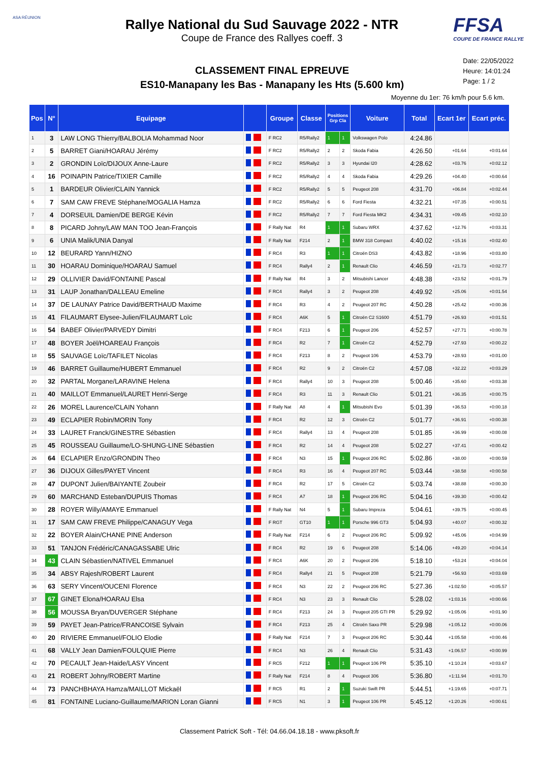ASA RÉUNION
FFSA
COUPE DE FRANCE RALLYE
Rallye National du Sud Sauvage 2022 - NTR
Coupe de France des Rallyes coeff. 3
CLASSEMENT FINAL EPREUVE
ES10-Manapany les Bas - Manapany les Hts (5.600 km)
Date: 22/05/2022
Heure: 14:01:24
Page: 1 / 2
Moyenne du 1er: 76 km/h pour 5.6 km.
| Pos | N° | Equipage | | Groupe | Classe | Positions Grp Cla | | Voiture | Total | Ecart 1er | Ecart préc. |
| --- | --- | --- | --- | --- | --- | --- | --- | --- | --- | --- | --- |
| 1 | 3 | LAW LONG Thierry/BALBOLIA Mohammad Noor | | F RC2 | R5/Rally2 | 1 | 1 | Volkswagen Polo | 4:24.86 | | |
| 2 | 5 | BARRET Giani/HOARAU Jérémy | | F RC2 | R5/Rally2 | 2 | 2 | Skoda Fabia | 4:26.50 | +01.64 | +0:01.64 |
| 3 | 2 | GRONDIN Loïc/DIJOUX Anne-Laure | | F RC2 | R5/Rally2 | 3 | 3 | Hyundai I20 | 4:28.62 | +03.76 | +0:02.12 |
| 4 | 16 | POINAPIN Patrice/TIXIER Camille | | F RC2 | R5/Rally2 | 4 | 4 | Skoda Fabia | 4:29.26 | +04.40 | +0:00.64 |
| 5 | 1 | BARDEUR Olivier/CLAIN Yannick | | F RC2 | R5/Rally2 | 5 | 5 | Peugeot 208 | 4:31.70 | +06.84 | +0:02.44 |
| 6 | 7 | SAM CAW FREVE Stéphane/MOGALIA Hamza | | F RC2 | R5/Rally2 | 6 | 6 | Ford Fiesta | 4:32.21 | +07.35 | +0:00.51 |
| 7 | 4 | DORSEUIL Damien/DE BERGE Kévin | | F RC2 | R5/Rally2 | 7 | 7 | Ford Fiesta MK2 | 4:34.31 | +09.45 | +0:02.10 |
| 8 | 8 | PICARD Johny/LAW MAN TOO Jean-François | | F Rally Nat | R4 | 1 | 1 | Subaru WRX | 4:37.62 | +12.76 | +0:03.31 |
| 9 | 6 | UNIA Malik/UNIA Danyal | | F Rally Nat | F214 | 2 | 1 | BMW 318 Compact | 4:40.02 | +15.16 | +0:02.40 |
| 10 | 12 | BEURARD Yann/HIZNO | | F RC4 | R3 | 1 | 1 | Citroën DS3 | 4:43.82 | +18.96 | +0:03.80 |
| 11 | 30 | HOARAU Dominique/HOARAU Samuel | | F RC4 | Rally4 | 2 | 1 | Renault Clio | 4:46.59 | +21.73 | +0:02.77 |
| 12 | 29 | OLLIVIER David/FONTAINE Pascal | | F Rally Nat | R4 | 3 | 2 | Mitsubishi Lancer | 4:48.38 | +23.52 | +0:01.79 |
| 13 | 31 | LAUP Jonathan/DALLEAU Emeline | | F RC4 | Rally4 | 3 | 2 | Peugeot 208 | 4:49.92 | +25.06 | +0:01.54 |
| 14 | 37 | DE LAUNAY Patrice David/BERTHAUD Maxime | | F RC4 | R3 | 4 | 2 | Peugeot 207 RC | 4:50.28 | +25.42 | +0:00.36 |
| 15 | 41 | FILAUMART Elysee-Julien/FILAUMART Loïc | | F RC4 | A6K | 5 | 1 | Citroën C2 S1600 | 4:51.79 | +26.93 | +0:01.51 |
| 16 | 54 | BABEF Olivier/PARVEDY Dimitri | | F RC4 | F213 | 6 | 1 | Peugeot 206 | 4:52.57 | +27.71 | +0:00.78 |
| 17 | 48 | BOYER Joël/HOAREAU François | | F RC4 | R2 | 7 | 1 | Citroën C2 | 4:52.79 | +27.93 | +0:00.22 |
| 18 | 55 | SAUVAGE Loïc/TAFILET Nicolas | | F RC4 | F213 | 8 | 2 | Peugeot 106 | 4:53.79 | +28.93 | +0:01.00 |
| 19 | 46 | BARRET Guillaume/HUBERT Emmanuel | | F RC4 | R2 | 9 | 2 | Citroën C2 | 4:57.08 | +32.22 | +0:03.29 |
| 20 | 32 | PARTAL Morgane/LARAVINE Helena | | F RC4 | Rally4 | 10 | 3 | Peugeot 208 | 5:00.46 | +35.60 | +0:03.38 |
| 21 | 40 | MAILLOT Emmanuel/LAURET Henri-Serge | | F RC4 | R3 | 11 | 3 | Renault Clio | 5:01.21 | +36.35 | +0:00.75 |
| 22 | 26 | MOREL Laurence/CLAIN Yohann | | F Rally Nat | A8 | 4 | 1 | Mitsubishi Evo | 5:01.39 | +36.53 | +0:00.18 |
| 23 | 49 | ECLAPIER Robin/MORIN Tony | | F RC4 | R2 | 12 | 3 | Citroën C2 | 5:01.77 | +36.91 | +0:00.38 |
| 24 | 33 | LAURET Franck/GINESTRE Sébastien | | F RC4 | Rally4 | 13 | 4 | Peugeot 208 | 5:01.85 | +36.99 | +0:00.08 |
| 25 | 45 | ROUSSEAU Guillaume/LO-SHUNG-LINE Sébastien | | F RC4 | R2 | 14 | 4 | Peugeot 208 | 5:02.27 | +37.41 | +0:00.42 |
| 26 | 64 | ECLAPIER Enzo/GRONDIN Theo | | F RC4 | N3 | 15 | 1 | Peugeot 206 RC | 5:02.86 | +38.00 | +0:00.59 |
| 27 | 36 | DIJOUX Gilles/PAYET Vincent | | F RC4 | R3 | 16 | 4 | Peugeot 207 RC | 5:03.44 | +38.58 | +0:00.58 |
| 28 | 47 | DUPONT Julien/BAIYANTE Zoubeir | | F RC4 | R2 | 17 | 5 | Citroën C2 | 5:03.74 | +38.88 | +0:00.30 |
| 29 | 60 | MARCHAND Esteban/DUPUIS Thomas | | F RC4 | A7 | 18 | 1 | Peugeot 206 RC | 5:04.16 | +39.30 | +0:00.42 |
| 30 | 28 | ROYER Willy/AMAYE Emmanuel | | F Rally Nat | N4 | 5 | 1 | Subaru Impreza | 5:04.61 | +39.75 | +0:00.45 |
| 31 | 17 | SAM CAW FREVE Philippe/CANAGUY Vega | | F RGT | GT10 | 1 | 1 | Porsche 996 GT3 | 5:04.93 | +40.07 | +0:00.32 |
| 32 | 22 | BOYER Alain/CHANE PINE Anderson | | F Rally Nat | F214 | 6 | 2 | Peugeot 206 RC | 5:09.92 | +45.06 | +0:04.99 |
| 33 | 51 | TANJON Frédéric/CANAGASSABE Ulric | | F RC4 | R2 | 19 | 6 | Peugeot 208 | 5:14.06 | +49.20 | +0:04.14 |
| 34 | 43 | CLAIN Sébastien/NATIVEL Emmanuel | | F RC4 | A6K | 20 | 2 | Peugeot 206 | 5:18.10 | +53.24 | +0:04.04 |
| 35 | 34 | ABSY Rajesh/ROBERT Laurent | | F RC4 | Rally4 | 21 | 5 | Peugeot 208 | 5:21.79 | +56.93 | +0:03.69 |
| 36 | 63 | SERY Vincent/OUCENI Florence | | F RC4 | N3 | 22 | 2 | Peugeot 206 RC | 5:27.36 | +1:02.50 | +0:05.57 |
| 37 | 67 | GINET Elona/HOARAU Elsa | | F RC4 | N3 | 23 | 3 | Renault Clio | 5:28.02 | +1:03.16 | +0:00.66 |
| 38 | 56 | MOUSSA Bryan/DUVERGER Stéphane | | F RC4 | F213 | 24 | 3 | Peugeot 205 GTI PR | 5:29.92 | +1:05.06 | +0:01.90 |
| 39 | 59 | PAYET Jean-Patrice/FRANCOISE Sylvain | | F RC4 | F213 | 25 | 4 | Citroën Saxo PR | 5:29.98 | +1:05.12 | +0:00.06 |
| 40 | 20 | RIVIERE Emmanuel/FOLIO Elodie | | F Rally Nat | F214 | 7 | 3 | Peugeot 206 RC | 5:30.44 | +1:05.58 | +0:00.46 |
| 41 | 68 | VALLY Jean Damien/FOULQUIE Pierre | | F RC4 | N3 | 26 | 4 | Renault Clio | 5:31.43 | +1:06.57 | +0:00.99 |
| 42 | 70 | PECAULT Jean-Haide/LASY Vincent | | F RC5 | F212 | 1 | 1 | Peugeot 106 PR | 5:35.10 | +1:10.24 | +0:03.67 |
| 43 | 21 | ROBERT Johny/ROBERT Martine | | F Rally Nat | F214 | 8 | 4 | Peugeot 306 | 5:36.80 | +1:11.94 | +0:01.70 |
| 44 | 73 | PANCHBHAYA Hamza/MAILLOT Mickaël | | F RC5 | R1 | 2 | 1 | Suzuki Swift PR | 5:44.51 | +1:19.65 | +0:07.71 |
| 45 | 81 | FONTAINE Luciano-Guillaume/MARION Loran Gianni | | F RC5 | N1 | 3 | 1 | Peugeot 106 PR | 5:45.12 | +1:20.26 | +0:00.61 |
Classement PatricK Soft - Tél: 04.66.04.18.18 - www.pksoft.fr